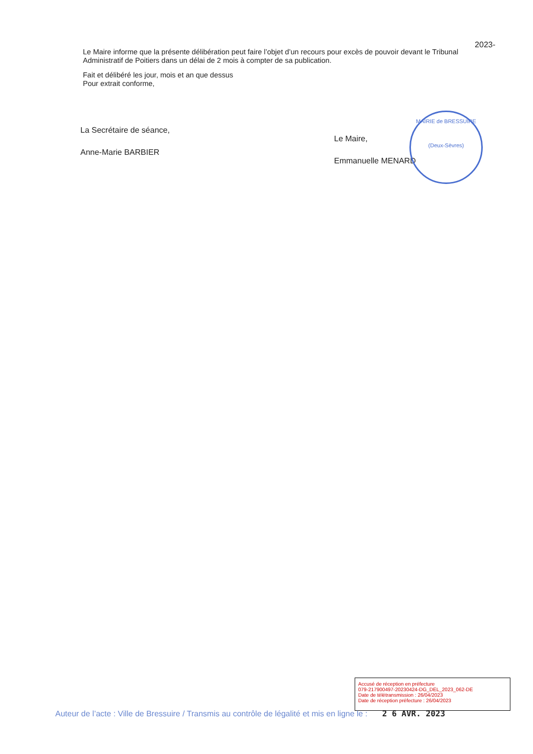2023-
Le Maire informe que la présente délibération peut faire l’objet d’un recours pour excès de pouvoir devant le Tribunal Administratif de Poitiers dans un délai de 2 mois à compter de sa publication.
Fait et délibéré les jour, mois et an que dessus
Pour extrait conforme,
La Secrétaire de séance,
Anne-Marie BARBIER
Le Maire,
Emmanuelle MENARD
MAIRIE de BRESSUIRE
(Deux-Sèvres)
Accusé de réception en préfecture
079-217900497-20230424-DG_DEL_2023_062-DE
Date de télétransmission : 26/04/2023
Date de réception préfecture : 26/04/2023
Auteur de l’acte : Ville de Bressuire / Transmis au contrôle de légalité et mis en ligne le : 2 6 AVR. 2023